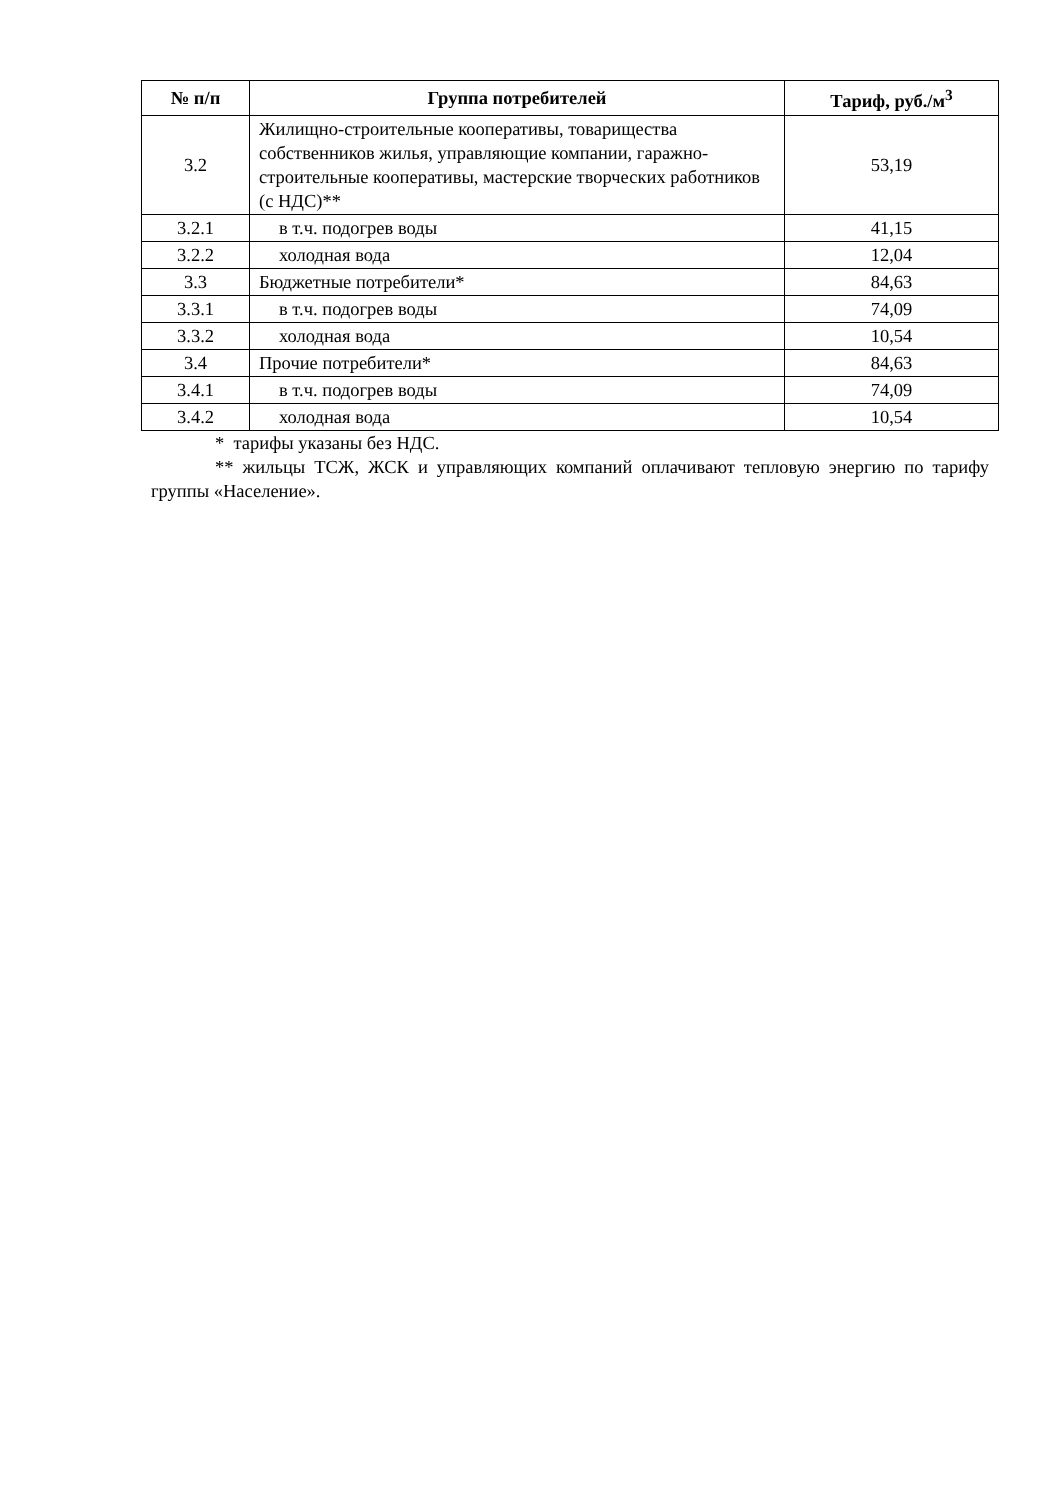| № п/п | Группа потребителей | Тариф, руб./м<sup>3</sup> |
| --- | --- | --- |
| 3.2 | Жилищно-строительные кооперативы, товарищества собственников жилья, управляющие компании, гаражно-строительные кооперативы, мастерские творческих работников (с НДС)** | 53,19 |
| 3.2.1 | в т.ч. подогрев воды | 41,15 |
| 3.2.2 | холодная вода | 12,04 |
| 3.3 | Бюджетные потребители* | 84,63 |
| 3.3.1 | в т.ч. подогрев воды | 74,09 |
| 3.3.2 | холодная вода | 10,54 |
| 3.4 | Прочие потребители* | 84,63 |
| 3.4.1 | в т.ч. подогрев воды | 74,09 |
| 3.4.2 | холодная вода | 10,54 |
* тарифы указаны без НДС.
** жильцы ТСЖ, ЖСК и управляющих компаний оплачивают тепловую энергию по тарифу группы «Население».